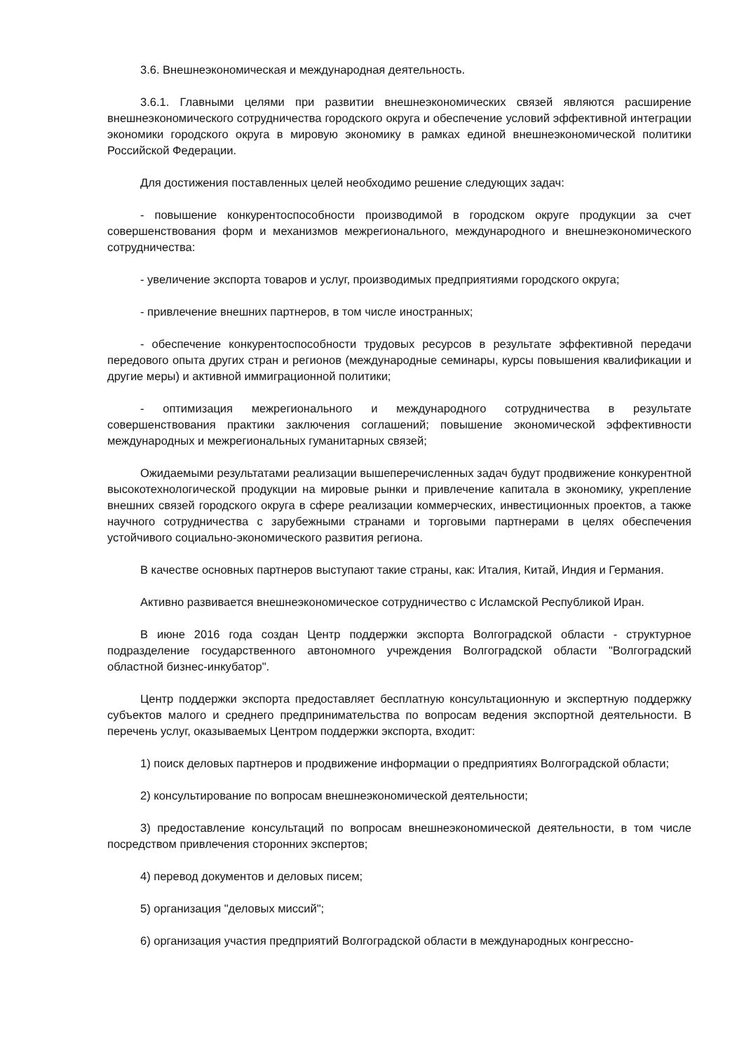3.6. Внешнеэкономическая и международная деятельность.
3.6.1. Главными целями при развитии внешнеэкономических связей являются расширение внешнеэкономического сотрудничества городского округа и обеспечение условий эффективной интеграции экономики городского округа в мировую экономику в рамках единой внешнеэкономической политики Российской Федерации.
Для достижения поставленных целей необходимо решение следующих задач:
- повышение конкурентоспособности производимой в городском округе продукции за счет совершенствования форм и механизмов межрегионального, международного и внешнеэкономического сотрудничества:
- увеличение экспорта товаров и услуг, производимых предприятиями городского округа;
- привлечение внешних партнеров, в том числе иностранных;
- обеспечение конкурентоспособности трудовых ресурсов в результате эффективной передачи передового опыта других стран и регионов (международные семинары, курсы повышения квалификации и другие меры) и активной иммиграционной политики;
- оптимизация межрегионального и международного сотрудничества в результате совершенствования практики заключения соглашений; повышение экономической эффективности международных и межрегиональных гуманитарных связей;
Ожидаемыми результатами реализации вышеперечисленных задач будут продвижение конкурентной высокотехнологической продукции на мировые рынки и привлечение капитала в экономику, укрепление внешних связей городского округа в сфере реализации коммерческих, инвестиционных проектов, а также научного сотрудничества с зарубежными странами и торговыми партнерами в целях обеспечения устойчивого социально-экономического развития региона.
В качестве основных партнеров выступают такие страны, как: Италия, Китай, Индия и Германия.
Активно развивается внешнеэкономическое сотрудничество с Исламской Республикой Иран.
В июне 2016 года создан Центр поддержки экспорта Волгоградской области - структурное подразделение государственного автономного учреждения Волгоградской области "Волгоградский областной бизнес-инкубатор".
Центр поддержки экспорта предоставляет бесплатную консультационную и экспертную поддержку субъектов малого и среднего предпринимательства по вопросам ведения экспортной деятельности. В перечень услуг, оказываемых Центром поддержки экспорта, входит:
1) поиск деловых партнеров и продвижение информации о предприятиях Волгоградской области;
2) консультирование по вопросам внешнеэкономической деятельности;
3) предоставление консультаций по вопросам внешнеэкономической деятельности, в том числе посредством привлечения сторонних экспертов;
4) перевод документов и деловых писем;
5) организация "деловых миссий";
6) организация участия предприятий Волгоградской области в международных конгрессно-